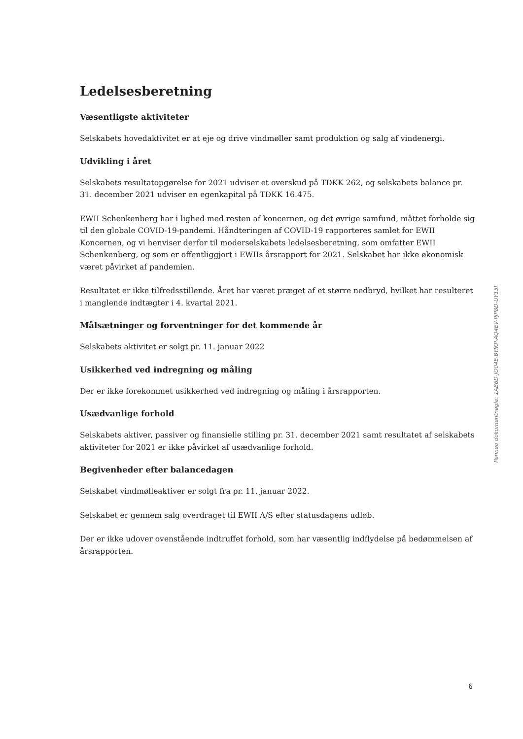Ledelsesberetning
Væsentligste aktiviteter
Selskabets hovedaktivitet er at eje og drive vindmøller samt produktion og salg af vindenergi.
Udvikling i året
Selskabets resultatopgørelse for 2021 udviser et overskud på TDKK 262, og selskabets balance pr. 31. december 2021 udviser en egenkapital på TDKK 16.475.
EWII Schenkenberg har i lighed med resten af koncernen, og det øvrige samfund, måttet forholde sig til den globale COVID-19-pandemi. Håndteringen af COVID-19 rapporteres samlet for EWII Koncernen, og vi henviser derfor til moderselskabets ledelsesberetning, som omfatter EWII Schenkenberg, og som er offentliggjort i EWIIs årsrapport for 2021. Selskabet har ikke økonomisk været påvirket af pandemien.
Resultatet er ikke tilfredsstillende. Året har været præget af et større nedbryd, hvilket har resulteret i manglende indtægter i 4. kvartal 2021.
Målsætninger og forventninger for det kommende år
Selskabets aktivitet er solgt pr. 11. januar 2022
Usikkerhed ved indregning og måling
Der er ikke forekommet usikkerhed ved indregning og måling i årsrapporten.
Usædvanlige forhold
Selskabets aktiver, passiver og finansielle stilling pr. 31. december 2021 samt resultatet af selskabets aktiviteter for 2021 er ikke påvirket af usædvanlige forhold.
Begivenheder efter balancedagen
Selskabet vindmølleaktiver er solgt fra pr. 11. januar 2022.
Selskabet er gennem salg overdraget til EWII A/S efter statusdagens udløb.
Der er ikke udover ovenstående indtruffet forhold, som har væsentlig indflydelse på bedømmelsen af årsrapporten.
Penneo dokumentnøgle: 1AB6D-JO04E-BYIKP-AQ4EV-PJP8D-UY15I
6